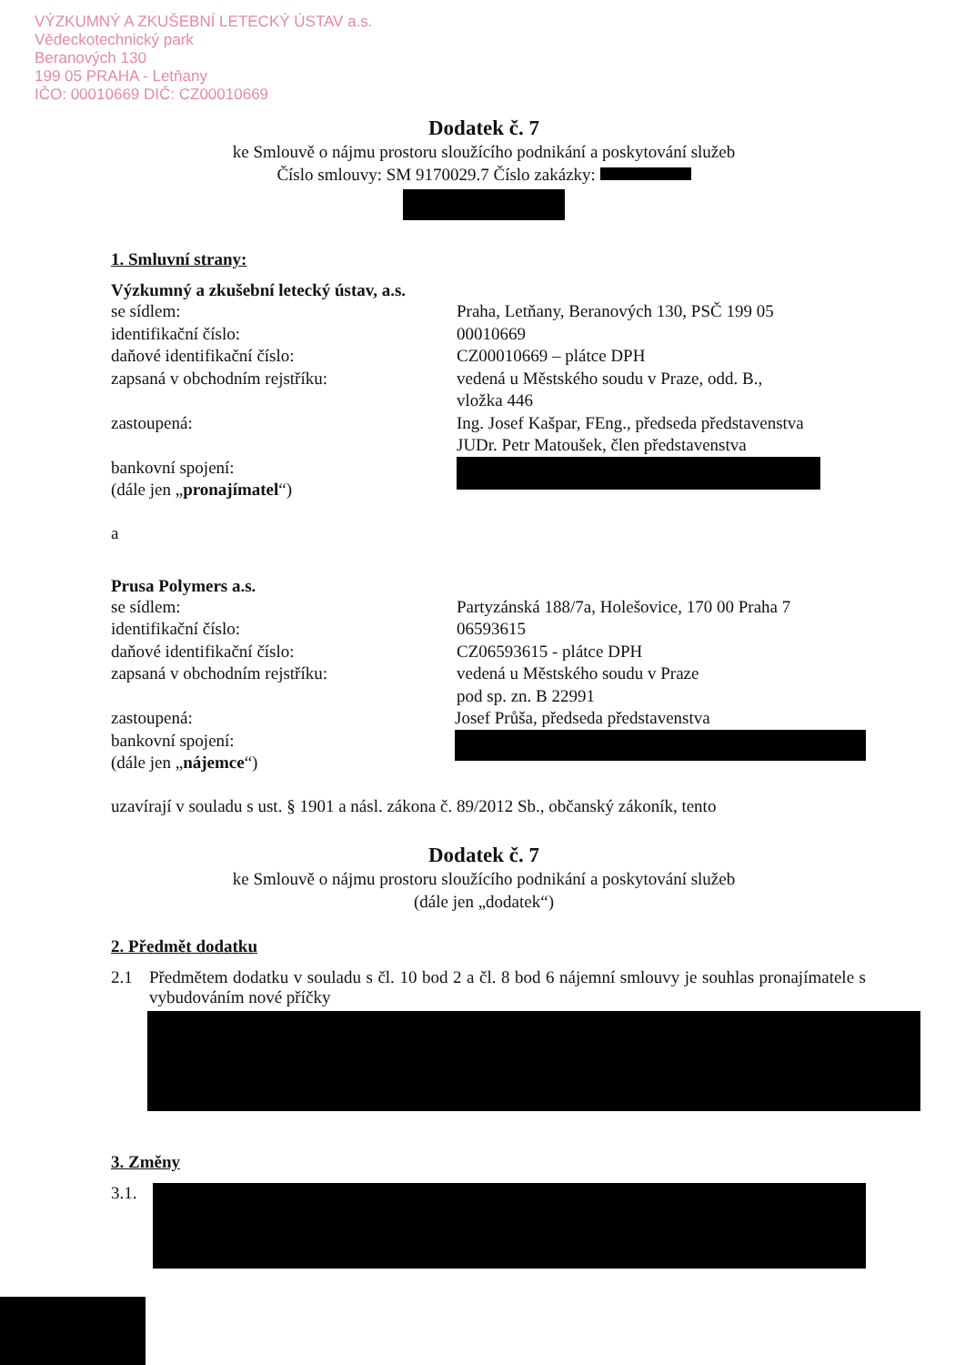VÝZKUMNÝ A ZKUŠEBNÍ LETECKÝ ÚSTAV a.s.
Vědeckotechnický park
Beranových 130
199 05 PRAHA - Letňany
IČO: 00010669 DIČ: CZ00010669
Dodatek č. 7
ke Smlouvě o nájmu prostoru sloužícího podnikání a poskytování služeb
Číslo smlouvy: SM 9170029.7 Číslo zakázky:
1. Smluvní strany:
Výzkumný a zkušební letecký ústav, a.s.
se sídlem: Praha, Letňany, Beranových 130, PSČ 199 05
identifikační číslo: 00010669
daňové identifikační číslo: CZ00010669 – plátce DPH
zapsaná v obchodním rejstříku: vedená u Městského soudu v Praze, odd. B.,
vložka 446
zastoupená: Ing. Josef Kašpar, FEng., předseda představenstva
JUDr. Petr Matoušek, člen představenstva
bankovní spojení:
(dále jen „pronajímatel“)
a
Prusa Polymers a.s.
se sídlem: Partyzánská 188/7a, Holešovice, 170 00 Praha 7
identifikační číslo: 06593615
daňové identifikační číslo: CZ06593615 - plátce DPH
zapsaná v obchodním rejstříku: vedená u Městského soudu v Praze
pod sp. zn. B 22991
zastoupená:
bankovní spojení:
(dále jen „nájemce“)
Josef Průša, předseda představenstva
uzavírají v souladu s ust. § 1901 a násl. zákona č. 89/2012 Sb., občanský zákoník, tento
Dodatek č. 7
ke Smlouvě o nájmu prostoru sloužícího podnikání a poskytování služeb
(dále jen „dodatek“)
2. Předmět dodatku
2.1 Předmětem dodatku v souladu s čl. 10 bod 2 a čl. 8 bod 6 nájemní smlouvy je souhlas pronajímatele s vybudováním nové příčky
3. Změny
3.1.